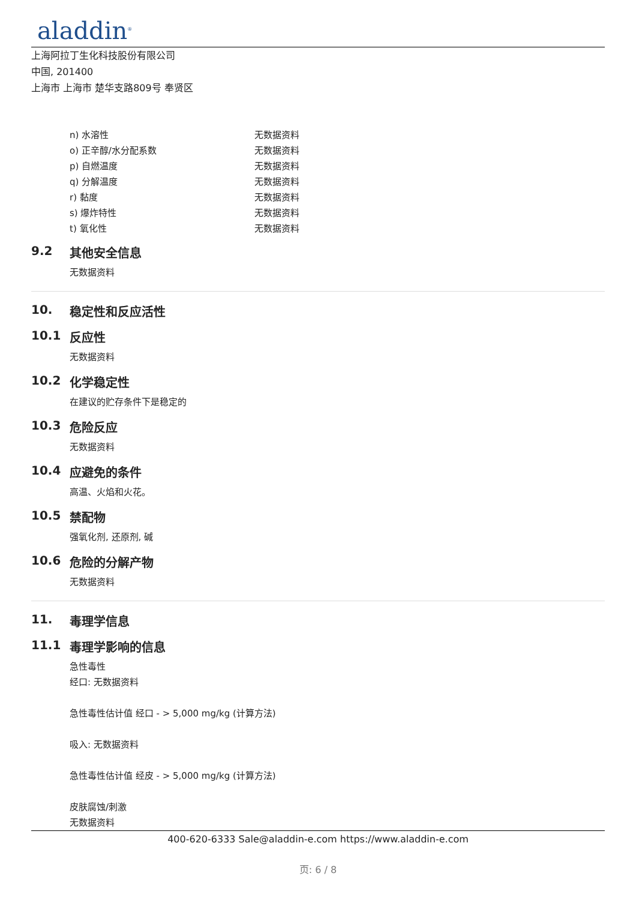aladdin<sup>®</sup>
上海阿拉丁生化科技股份有限公司
中国, 201400
上海市 上海市 楚华支路809号 奉贤区
| n) 水溶性 | 无数据资料 |
| o) 正辛醇/水分配系数 | 无数据资料 |
| p) 自燃温度 | 无数据资料 |
| q) 分解温度 | 无数据资料 |
| r) 黏度 | 无数据资料 |
| s) 爆炸特性 | 无数据资料 |
| t) 氧化性 | 无数据资料 |
9.2 其他安全信息
无数据资料
10. 稳定性和反应活性
10.1 反应性
无数据资料
10.2 化学稳定性
在建议的贮存条件下是稳定的
10.3 危险反应
无数据资料
10.4 应避免的条件
高温、火焰和火花。
10.5 禁配物
强氧化剂, 还原剂, 碱
10.6 危险的分解产物
无数据资料
11. 毒理学信息
11.1 毒理学影响的信息
急性毒性
经口: 无数据资料
急性毒性估计值 经口 - > 5,000 mg/kg (计算方法)
吸入: 无数据资料
急性毒性估计值 经皮 - > 5,000 mg/kg (计算方法)
皮肤腐蚀/刺激
无数据资料
400-620-6333 Sale@aladdin-e.com https://www.aladdin-e.com
页: 6 / 8